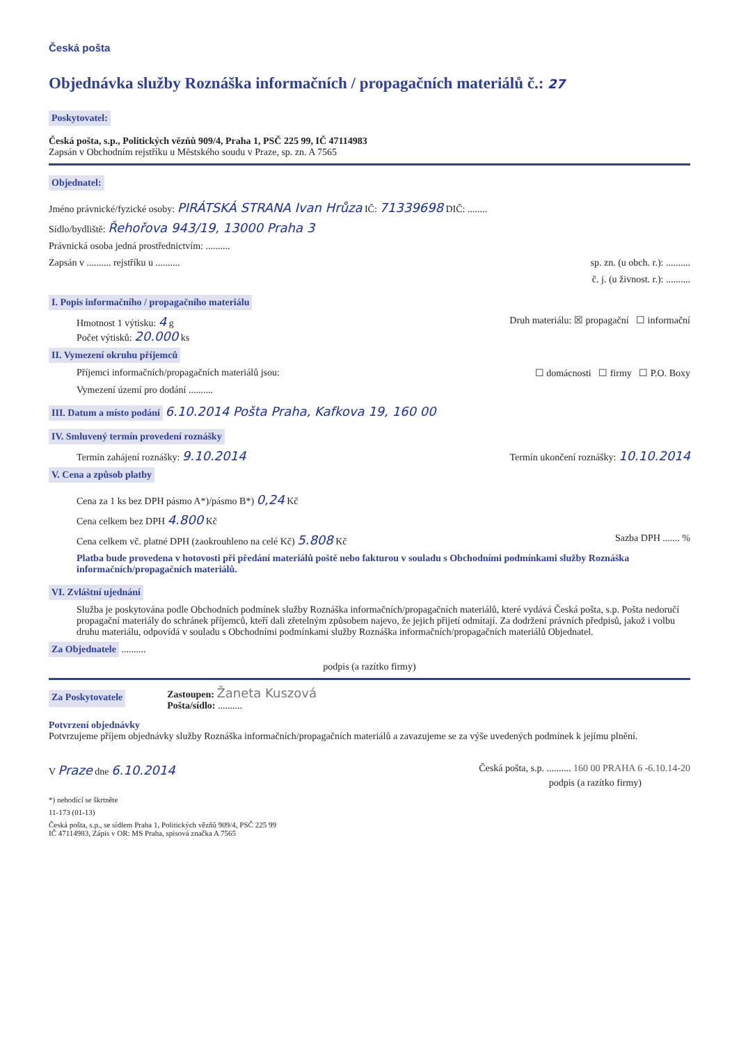Česká pošta
Objednávka služby Roznáška informačních / propagačních materiálů č.: 27
Poskytovatel:
Česká pošta, s.p., Politických vězňů 909/4, Praha 1, PSČ 225 99, IČ 47114983
Zapsán v Obchodním rejstříku u Městského soudu v Praze, sp. zn. A 7565
Objednatel:
Jméno právnické/fyzické osoby: PIRÁTSKÁ STRANA Ivan Hrůza IČ: 71339698 DIČ: ........
Sídlo/bydliště: Řehořova 943/19, 13000 Praha 3
Právnická osoba jedná prostřednictvím: ..........
Zapsán v .......... rejstříku u .......... sp. zn. (u obch. r.): ..........
č. j. (u živnost. r.): ..........
I. Popis informačního / propagačního materiálu
Hmotnost 1 výtisku: 4 g
Počet výtisků: 20.000 ks Druh materiálu: ☒ propagační ☐ informační
II. Vymezení okruhu příjemců
Příjemci informačních/propagačních materiálů jsou: ☐ domácnosti ☐ firmy ☐ P.O. Boxy
Vymezení území pro dodání ..........
III. Datum a místo podání 6.10.2014 Pošta Praha, Kafkova 19, 160 00
IV. Smluvený termín provedení roznášky
Termín zahájení roznášky: 9.10.2014 Termín ukončení roznášky: 10.10.2014
V. Cena a způsob platby
Cena za 1 ks bez DPH pásmo A*)/pásmo B*) 0,24 Kč
Cena celkem bez DPH 4.800 Kč
Cena celkem vč. platné DPH (zaokrouhleno na celé Kč) 5.808 Kč Sazba DPH ....... %
Platba bude provedena v hotovosti při předání materiálů poště nebo fakturou v souladu s Obchodními podmínkami služby Roznáška informačních/propagačních materiálů.
VI. Zvláštní ujednání
Služba je poskytována podle Obchodních podmínek služby Roznáška informačních/propagačních materiálů, které vydává Česká pošta, s.p. Pošta nedoručí propagační materiály do schránek příjemců, kteří dali zřetelným způsobem najevo, že jejich přijetí odmítají. Za dodržení právních předpisů, jakož i volbu druhu materiálu, odpovídá v souladu s Obchodními podmínkami služby Roznáška informačních/propagačních materiálů Objednatel.
Za Objednatele ..........
podpis (a razítko firmy)
Za Poskytovatele Zastoupen: Žaneta Kuszová
Pošta/sídlo: ..........
Potvrzení objednávky
Potvrzujeme příjem objednávky služby Roznáška informačních/propagačních materiálů a zavazujeme se za výše uvedených podmínek k jejímu plnění.
V Praze dne 6.10.2014 Česká pošta, s.p. .......... 160 00 PRAHA 6 -6.10.14-20
podpis (a razítko firmy)
*) nehodící se škrtněte
11-173 (01-13)
Česká pošta, s.p., se sídlem Praha 1, Politických vězňů 909/4, PSČ 225 99
IČ 47114983, Zápis v OR: MS Praha, spisová značka A 7565